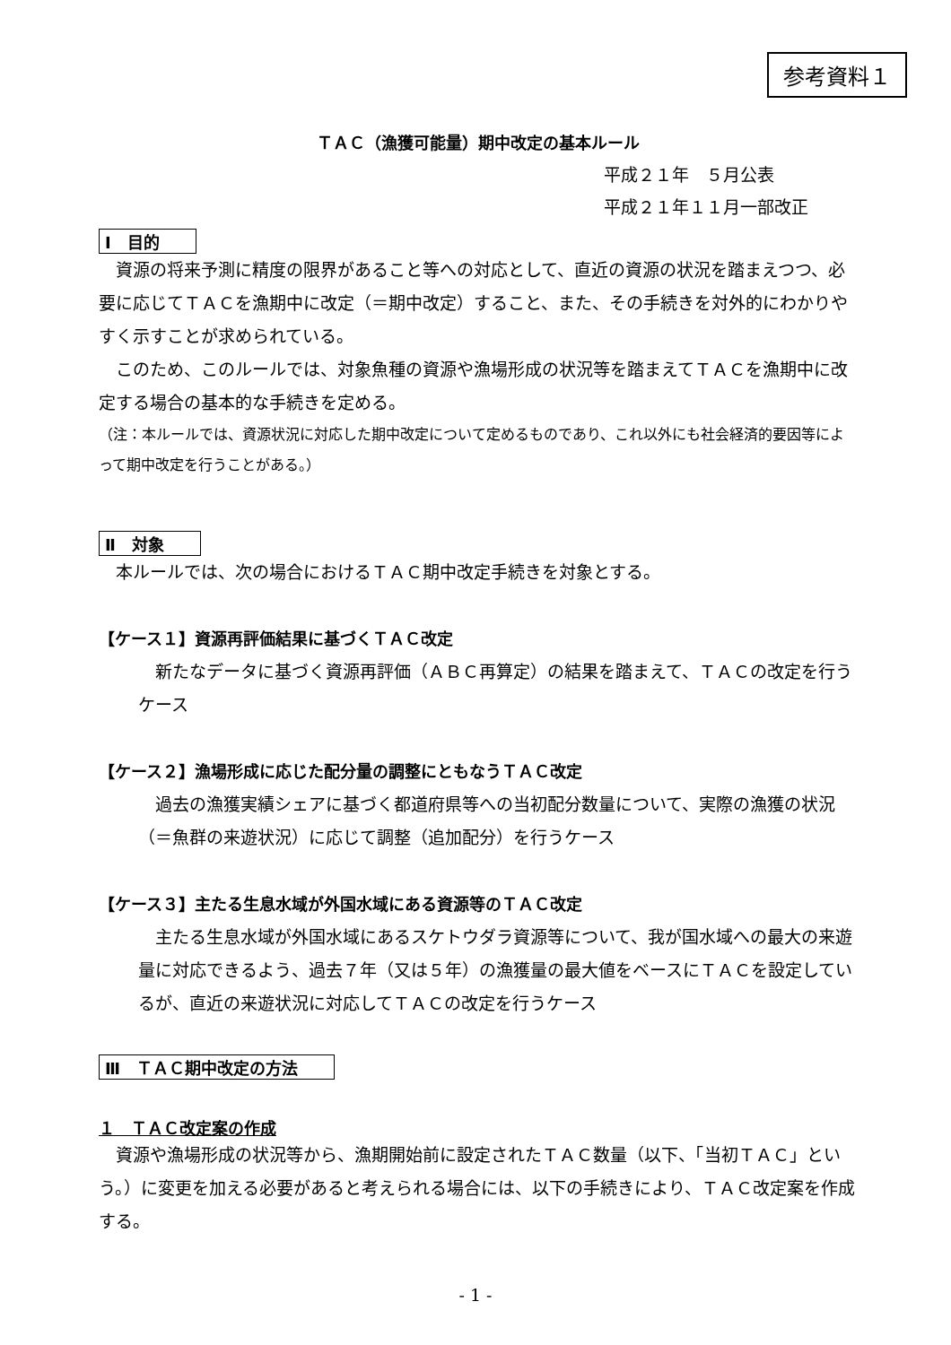参考資料１
ＴＡＣ（漁獲可能量）期中改定の基本ルール
平成２１年　５月公表
平成２１年１１月一部改正
Ⅰ　目的
資源の将来予測に精度の限界があること等への対応として、直近の資源の状況を踏まえつつ、必要に応じてＴＡＣを漁期中に改定（＝期中改定）すること、また、その手続きを対外的にわかりやすく示すことが求められている。
このため、このルールでは、対象魚種の資源や漁場形成の状況等を踏まえてＴＡＣを漁期中に改定する場合の基本的な手続きを定める。
（注：本ルールでは、資源状況に対応した期中改定について定めるものであり、これ以外にも社会経済的要因等によって期中改定を行うことがある。）
Ⅱ　対象
本ルールでは、次の場合におけるＴＡＣ期中改定手続きを対象とする。
【ケース１】資源再評価結果に基づくＴＡＣ改定
新たなデータに基づく資源再評価（ＡＢＣ再算定）の結果を踏まえて、ＴＡＣの改定を行うケース
【ケース２】漁場形成に応じた配分量の調整にともなうＴＡＣ改定
過去の漁獲実績シェアに基づく都道府県等への当初配分数量について、実際の漁獲の状況（＝魚群の来遊状況）に応じて調整（追加配分）を行うケース
【ケース３】主たる生息水域が外国水域にある資源等のＴＡＣ改定
主たる生息水域が外国水域にあるスケトウダラ資源等について、我が国水域への最大の来遊量に対応できるよう、過去７年（又は５年）の漁獲量の最大値をベースにＴＡＣを設定しているが、直近の来遊状況に対応してＴＡＣの改定を行うケース
Ⅲ　ＴＡＣ期中改定の方法
１　ＴＡＣ改定案の作成
資源や漁場形成の状況等から、漁期開始前に設定されたＴＡＣ数量（以下、「当初ＴＡＣ」という。）に変更を加える必要があると考えられる場合には、以下の手続きにより、ＴＡＣ改定案を作成する。
- 1 -